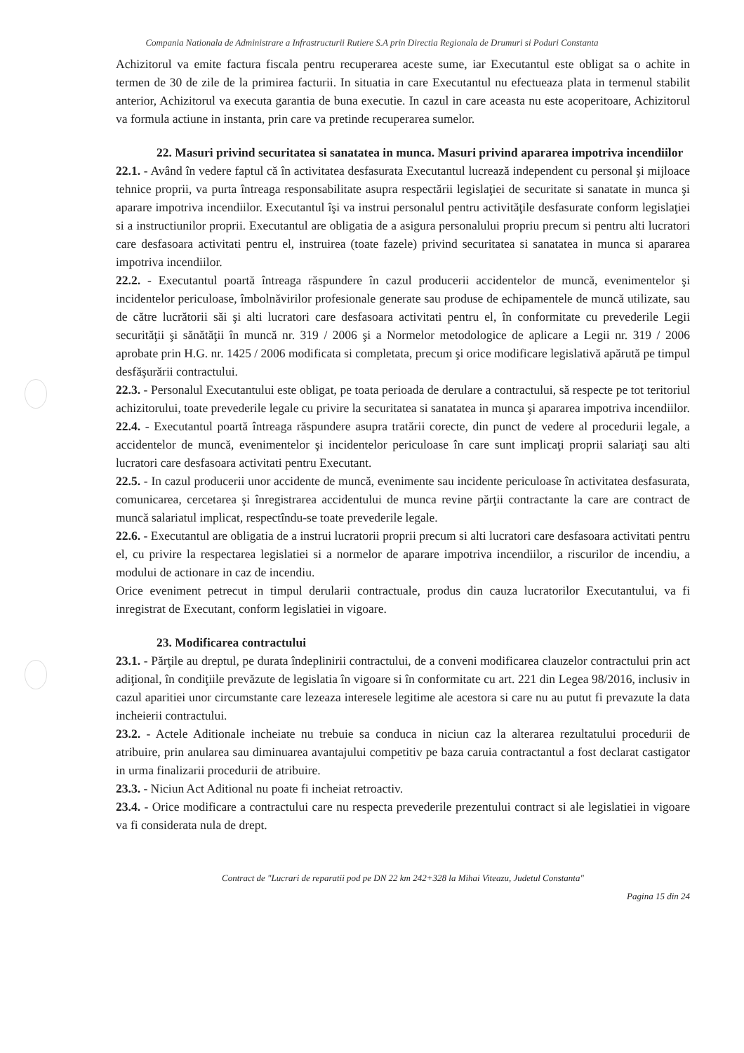Compania Nationala de Administrare a Infrastructurii Rutiere S.A prin Directia Regionala de Drumuri si Poduri Constanta
Achizitorul va emite factura fiscala pentru recuperarea aceste sume, iar Executantul este obligat sa o achite in termen de 30 de zile de la primirea facturii. In situatia in care Executantul nu efectueaza plata in termenul stabilit anterior, Achizitorul va executa garantia de buna executie. In cazul in care aceasta nu este acoperitoare, Achizitorul va formula actiune in instanta, prin care va pretinde recuperarea sumelor.
22. Masuri privind securitatea si sanatatea in munca. Masuri privind apararea impotriva incendiilor
22.1. - Având în vedere faptul că în activitatea desfasurata Executantul lucrează independent cu personal şi mijloace tehnice proprii, va purta întreaga responsabilitate asupra respectării legislaţiei de securitate si sanatate in munca şi aparare impotriva incendiilor. Executantul îşi va instrui personalul pentru activităţile desfasurate conform legislaţiei si a instructiunilor proprii. Executantul are obligatia de a asigura personalului propriu precum si pentru alti lucratori care desfasoara activitati pentru el, instruirea (toate fazele) privind securitatea si sanatatea in munca si apararea impotriva incendiilor.
22.2. - Executantul poartă întreaga răspundere în cazul producerii accidentelor de muncă, evenimentelor şi incidentelor periculoase, îmbolnăvirilor profesionale generate sau produse de echipamentele de muncă utilizate, sau de către lucrătorii săi şi alti lucratori care desfasoara activitati pentru el, în conformitate cu prevederile Legii securităţii şi sănătăţii în muncă nr. 319 / 2006 şi a Normelor metodologice de aplicare a Legii nr. 319 / 2006 aprobate prin H.G. nr. 1425 / 2006 modificata si completata, precum şi orice modificare legislativă apărută pe timpul desfăşurării contractului.
22.3. - Personalul Executantului este obligat, pe toata perioada de derulare a contractului, să respecte pe tot teritoriul achizitorului, toate prevederile legale cu privire la securitatea si sanatatea in munca şi apararea impotriva incendiilor.
22.4. - Executantul poartă întreaga răspundere asupra tratării corecte, din punct de vedere al procedurii legale, a accidentelor de muncă, evenimentelor şi incidentelor periculoase în care sunt implicaţi proprii salariaţi sau alti lucratori care desfasoara activitati pentru Executant.
22.5. - In cazul producerii unor accidente de muncă, evenimente sau incidente periculoase în activitatea desfasurata, comunicarea, cercetarea şi înregistrarea accidentului de munca revine părţii contractante la care are contract de muncă salariatul implicat, respectîndu-se toate prevederile legale.
22.6. - Executantul are obligatia de a instrui lucratorii proprii precum si alti lucratori care desfasoara activitati pentru el, cu privire la respectarea legislatiei si a normelor de aparare impotriva incendiilor, a riscurilor de incendiu, a modului de actionare in caz de incendiu.
Orice eveniment petrecut in timpul derularii contractuale, produs din cauza lucratorilor Executantului, va fi inregistrat de Executant, conform legislatiei in vigoare.
23. Modificarea contractului
23.1. - Părţile au dreptul, pe durata îndeplinirii contractului, de a conveni modificarea clauzelor contractului prin act adiţional, în condiţiile prevăzute de legislatia în vigoare si în conformitate cu art. 221 din Legea 98/2016, inclusiv in cazul aparitiei unor circumstante care lezeaza interesele legitime ale acestora si care nu au putut fi prevazute la data incheierii contractului.
23.2. - Actele Aditionale incheiate nu trebuie sa conduca in niciun caz la alterarea rezultatului procedurii de atribuire, prin anularea sau diminuarea avantajului competitiv pe baza caruia contractantul a fost declarat castigator in urma finalizarii procedurii de atribuire.
23.3. - Niciun Act Aditional nu poate fi incheiat retroactiv.
23.4. - Orice modificare a contractului care nu respecta prevederile prezentului contract si ale legislatiei in vigoare va fi considerata nula de drept.
Contract de "Lucrari de reparatii pod pe DN 22 km 242+328 la Mihai Viteazu, Judetul Constanta"
Pagina 15 din 24